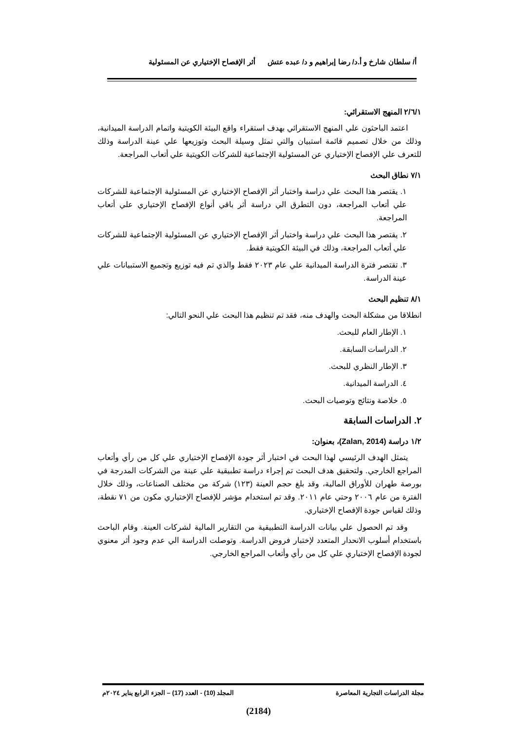أ/ سلطان شارخ و أ.د/ رضا إبراهيم و د/ عبده عتش أثر الإفصاح الإختياري عن المسئولية
٢/٦/١ المنهج الاستقرائي:
اعتمد الباحثون علي المنهج الاستقرائي بهدف استقراء واقع البيئة الكويتية واتمام الدراسة الميدانية، وذلك من خلال تصميم قائمة استبيان والتي تمثل وسيلة البحث وتوزيعها علي عينة الدراسة وذلك للتعرف علي الإفصاح الإختياري عن المسئولية الإجتماعية للشركات الكويتية علي أتعاب المراجعة.
٧/١ نطاق البحث
١. يقتصر هذا البحث علي دراسة واختبار أثر الإفصاح الإختياري عن المسئولية الإجتماعية للشركات علي أتعاب المراجعة، دون التطرق الي دراسة أثر باقي أنواع الإفصاح الإختياري علي أتعاب المراجعة.
٢. يقتصر هذا البحث علي دراسة واختبار أثر الإفصاح الإختياري عن المسئولية الإجتماعية للشركات علي أتعاب المراجعة، وذلك في البيئة الكويتية فقط.
٣. تقتصر فترة الدراسة الميدانية علي عام ٢٠٢٣ فقط والذي تم فيه توزيع وتجميع الاستبيانات علي عينة الدراسة.
٨/١ تنظيم البحث
انطلاقا من مشكلة البحث والهدف منه، فقد تم تنظيم هذا البحث علي النحو التالي:
١. الإطار العام للبحث.
٢. الدراسات السابقة.
٣. الإطار النظري للبحث.
٤. الدراسة الميدانية.
٥. خلاصة ونتائج وتوصيات البحث.
٢. الدراسات السابقة
١/٢ دراسة (Zalan, 2014)، بعنوان:
يتمثل الهدف الرئيسي لهذا البحث في اختبار أثر جودة الإفصاح الإختياري علي كل من رأي وأتعاب المراجع الخارجي. ولتحقيق هدف البحث تم إجراء دراسة تطبيقية علي عينة من الشركات المدرجة في بورصة طهران للأوراق المالية، وقد بلغ حجم العينة (١٢٣) شركة من مختلف الصناعات، وذلك خلال الفترة من عام ٢٠٠٦ وحتي عام ٢٠١١. وقد تم استخدام مؤشر للإفصاح الإختياري مكون من ٧١ نقطة، وذلك لقياس جودة الإفصاح الإختياري.
وقد تم الحصول علي بيانات الدراسة التطبيقية من التقارير المالية لشركات العينة. وقام الباحث باستخدام أسلوب الانحدار المتعدد لإختبار فروض الدراسة. وتوصلت الدراسة الي عدم وجود أثر معنوي لجودة الإفصاح الإختياري علي كل من رأي وأتعاب المراجع الخارجي.
مجلة الدراسات التجارية المعاصرة المجلد (10) - العدد (17) – الجزء الرابع يناير ٢٠٢٤م
(2184)